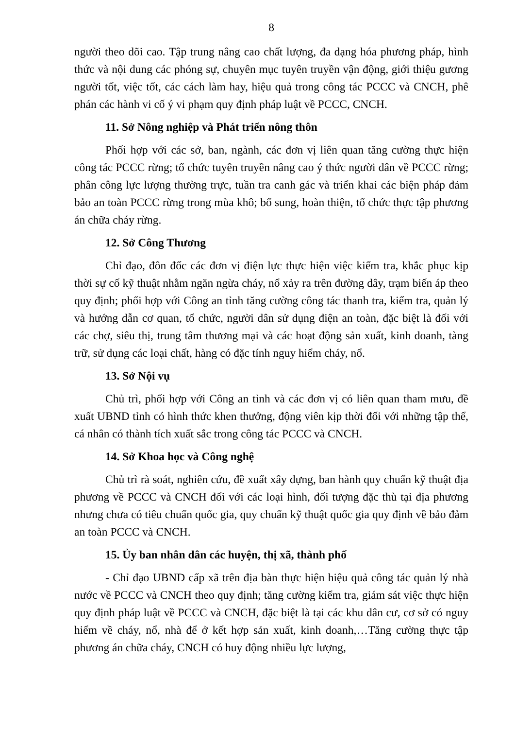8
người theo dõi cao. Tập trung nâng cao chất lượng, đa dạng hóa phương pháp, hình thức và nội dung các phóng sự, chuyên mục tuyên truyền vận động, giới thiệu gương người tốt, việc tốt, các cách làm hay, hiệu quả trong công tác PCCC và CNCH, phê phán các hành vi cố ý vi phạm quy định pháp luật về PCCC, CNCH.
11. Sở Nông nghiệp và Phát triển nông thôn
Phối hợp với các sở, ban, ngành, các đơn vị liên quan tăng cường thực hiện công tác PCCC rừng; tổ chức tuyên truyền nâng cao ý thức người dân về PCCC rừng; phân công lực lượng thường trực, tuần tra canh gác và triển khai các biện pháp đảm bảo an toàn PCCC rừng trong mùa khô; bổ sung, hoàn thiện, tổ chức thực tập phương án chữa cháy rừng.
12. Sở Công Thương
Chỉ đạo, đôn đốc các đơn vị điện lực thực hiện việc kiểm tra, khắc phục kịp thời sự cố kỹ thuật nhằm ngăn ngừa cháy, nổ xảy ra trên đường dây, trạm biến áp theo quy định; phối hợp với Công an tỉnh tăng cường công tác thanh tra, kiểm tra, quản lý và hướng dẫn cơ quan, tổ chức, người dân sử dụng điện an toàn, đặc biệt là đối với các chợ, siêu thị, trung tâm thương mại và các hoạt động sản xuất, kinh doanh, tàng trữ, sử dụng các loại chất, hàng có đặc tính nguy hiểm cháy, nổ.
13. Sở Nội vụ
Chủ trì, phối hợp với Công an tỉnh và các đơn vị có liên quan tham mưu, đề xuất UBND tỉnh có hình thức khen thưởng, động viên kịp thời đối với những tập thể, cá nhân có thành tích xuất sắc trong công tác PCCC và CNCH.
14. Sở Khoa học và Công nghệ
Chủ trì rà soát, nghiên cứu, đề xuất xây dựng, ban hành quy chuẩn kỹ thuật địa phương về PCCC và CNCH đối với các loại hình, đối tượng đặc thù tại địa phương nhưng chưa có tiêu chuẩn quốc gia, quy chuẩn kỹ thuật quốc gia quy định về bảo đảm an toàn PCCC và CNCH.
15. Ủy ban nhân dân các huyện, thị xã, thành phố
- Chỉ đạo UBND cấp xã trên địa bàn thực hiện hiệu quả công tác quản lý nhà nước về PCCC và CNCH theo quy định; tăng cường kiểm tra, giám sát việc thực hiện quy định pháp luật về PCCC và CNCH, đặc biệt là tại các khu dân cư, cơ sở có nguy hiểm về cháy, nổ, nhà để ở kết hợp sản xuất, kinh doanh,…Tăng cường thực tập phương án chữa cháy, CNCH có huy động nhiều lực lượng,